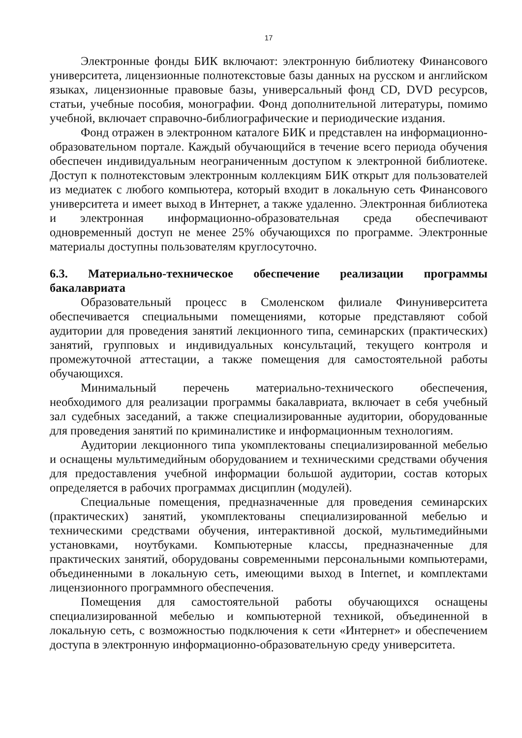17
Электронные фонды БИК включают: электронную библиотеку Финансового университета, лицензионные полнотекстовые базы данных на русском и английском языках, лицензионные правовые базы, универсальный фонд CD, DVD ресурсов, статьи, учебные пособия, монографии. Фонд дополнительной литературы, помимо учебной, включает справочно-библиографические и периодические издания.
Фонд отражен в электронном каталоге БИК и представлен на информационно-образовательном портале. Каждый обучающийся в течение всего периода обучения обеспечен индивидуальным неограниченным доступом к электронной библиотеке. Доступ к полнотекстовым электронным коллекциям БИК открыт для пользователей из медиатек с любого компьютера, который входит в локальную сеть Финансового университета и имеет выход в Интернет, а также удаленно. Электронная библиотека и электронная информационно-образовательная среда обеспечивают одновременный доступ не менее 25% обучающихся по программе. Электронные материалы доступны пользователям круглосуточно.
6.3. Материально-техническое обеспечение реализации программы бакалавриата
Образовательный процесс в Смоленском филиале Финуниверситета обеспечивается специальными помещениями, которые представляют собой аудитории для проведения занятий лекционного типа, семинарских (практических) занятий, групповых и индивидуальных консультаций, текущего контроля и промежуточной аттестации, а также помещения для самостоятельной работы обучающихся.
Минимальный перечень материально-технического обеспечения, необходимого для реализации программы бакалавриата, включает в себя учебный зал судебных заседаний, а также специализированные аудитории, оборудованные для проведения занятий по криминалистике и информационным технологиям.
Аудитории лекционного типа укомплектованы специализированной мебелью и оснащены мультимедийным оборудованием и техническими средствами обучения для предоставления учебной информации большой аудитории, состав которых определяется в рабочих программах дисциплин (модулей).
Специальные помещения, предназначенные для проведения семинарских (практических) занятий, укомплектованы специализированной мебелью и техническими средствами обучения, интерактивной доской, мультимедийными установками, ноутбуками. Компьютерные классы, предназначенные для практических занятий, оборудованы современными персональными компьютерами, объединенными в локальную сеть, имеющими выход в Internet, и комплектами лицензионного программного обеспечения.
Помещения для самостоятельной работы обучающихся оснащены специализированной мебелью и компьютерной техникой, объединенной в локальную сеть, с возможностью подключения к сети «Интернет» и обеспечением доступа в электронную информационно-образовательную среду университета.